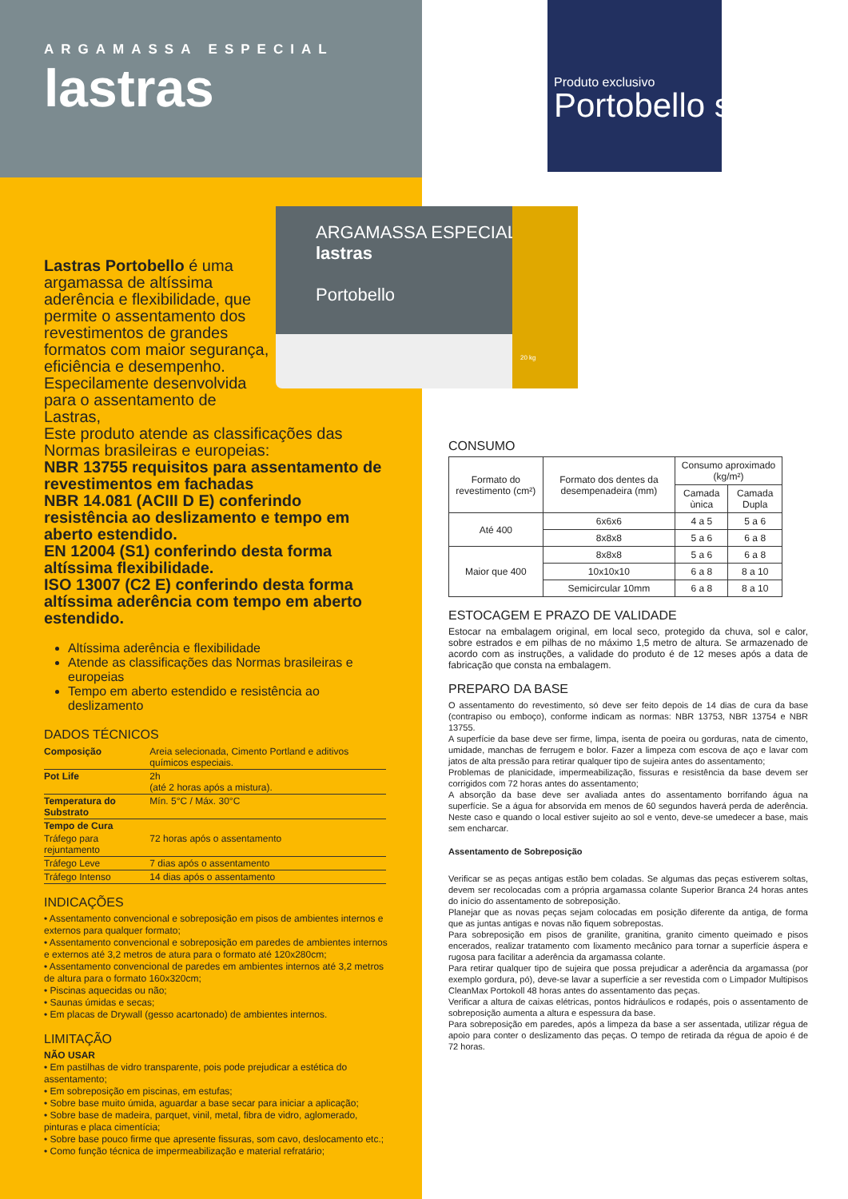ARGAMASSA ESPECIAL
lastras
Portobello
20 kg
Produto exclusivo
Portobello shop
ARGAMASSA ESPECIAL
lastras
Lastras Portobello é uma argamassa de altíssima aderência e flexibilidade, que permite o assentamento dos revestimentos de grandes formatos com maior segurança, eficiência e desempenho. Especilamente desenvolvida para o assentamento de Lastras,
Este produto atende as classificações das Normas brasileiras e europeias:
NBR 13755 requisitos para assentamento de revestimentos em fachadas
NBR 14.081 (ACIII D E) conferindo resistência ao deslizamento e tempo em aberto estendido.
EN 12004 (S1) conferindo desta forma altíssima flexibilidade.
ISO 13007 (C2 E) conferindo desta forma altíssima aderência com tempo em aberto estendido.
Altíssima aderência e flexibilidade
Atende as classificações das Normas brasileiras e europeias
Tempo em aberto estendido e resistência ao deslizamento
DADOS TÉCNICOS
| Composição | Areia selecionada, Cimento Portland e aditivos químicos especiais. |
| Pot Life | 2h (até 2 horas após a mistura). |
| Temperatura do Substrato | Mín. 5°C / Máx. 30°C |
| Tempo de Cura | |
| Tráfego para rejuntamento | 72 horas após o assentamento |
| Tráfego Leve | 7 dias após o assentamento |
| Tráfego Intenso | 14 dias após o assentamento |
INDICAÇÕES
• Assentamento convencional e sobreposição em pisos de ambientes internos e externos para qualquer formato;
• Assentamento convencional e sobreposição em paredes de ambientes internos e externos até 3,2 metros de atura para o formato até 120x280cm;
• Assentamento convencional de paredes em ambientes internos até 3,2 metros de altura para o formato 160x320cm;
• Piscinas aquecidas ou não;
• Saunas úmidas e secas;
• Em placas de Drywall (gesso acartonado) de ambientes internos.
LIMITAÇÃO
NÃO USAR
• Em pastilhas de vidro transparente, pois pode prejudicar a estética do assentamento;
• Em sobreposição em piscinas, em estufas;
• Sobre base muito úmida, aguardar a base secar para iniciar a aplicação;
• Sobre base de madeira, parquet, vinil, metal, fibra de vidro, aglomerado, pinturas e placa cimentícia;
• Sobre base pouco firme que apresente fissuras, som cavo, deslocamento etc.;
• Como função técnica de impermeabilização e material refratário;
CONSUMO
| Formato do revestimento (cm²) | Formato dos dentes da desempenadeira (mm) | Consumo aproximado (kg/m²) | |
| --- | --- | --- | --- |
| | | Camada ùnica | Camada Dupla |
| Até 400 | 6x6x6 | 4 a 5 | 5 a 6 |
| | 8x8x8 | 5 a 6 | 6 a 8 |
| Maior que 400 | 8x8x8 | 5 a 6 | 6 a 8 |
| | 10x10x10 | 6 a 8 | 8 a 10 |
| | Semicircular 10mm | 6 a 8 | 8 a 10 |
ESTOCAGEM E PRAZO DE VALIDADE
Estocar na embalagem original, em local seco, protegido da chuva, sol e calor, sobre estrados e em pilhas de no máximo 1,5 metro de altura. Se armazenado de acordo com as instruções, a validade do produto é de 12 meses após a data de fabricação que consta na embalagem.
PREPARO DA BASE
O assentamento do revestimento, só deve ser feito depois de 14 dias de cura da base (contrapiso ou emboço), conforme indicam as normas: NBR 13753, NBR 13754 e NBR 13755.
A superfície da base deve ser firme, limpa, isenta de poeira ou gorduras, nata de cimento, umidade, manchas de ferrugem e bolor. Fazer a limpeza com escova de aço e lavar com jatos de alta pressão para retirar qualquer tipo de sujeira antes do assentamento;
Problemas de planicidade, impermeabilização, fissuras e resistência da base devem ser corrigidos com 72 horas antes do assentamento;
A absorção da base deve ser avaliada antes do assentamento borrifando água na superfície. Se a água for absorvida em menos de 60 segundos haverá perda de aderência. Neste caso e quando o local estiver sujeito ao sol e vento, deve-se umedecer a base, mais sem encharcar.
Assentamento de Sobreposição
Verificar se as peças antigas estão bem coladas. Se algumas das peças estiverem soltas, devem ser recolocadas com a própria argamassa colante Superior Branca 24 horas antes do início do assentamento de sobreposição.
Planejar que as novas peças sejam colocadas em posição diferente da antiga, de forma que as juntas antigas e novas não fiquem sobrepostas.
Para sobreposição em pisos de granilite, granitina, granito cimento queimado e pisos encerados, realizar tratamento com lixamento mecânico para tornar a superfície áspera e rugosa para facilitar a aderência da argamassa colante.
Para retirar qualquer tipo de sujeira que possa prejudicar a aderência da argamassa (por exemplo gordura, pó), deve-se lavar a superfície a ser revestida com o Limpador Multipisos CleanMax Portokoll 48 horas antes do assentamento das peças.
Verificar a altura de caixas elétricas, pontos hidráulicos e rodapés, pois o assentamento de sobreposição aumenta a altura e espessura da base.
Para sobreposição em paredes, após a limpeza da base a ser assentada, utilizar régua de apoio para conter o deslizamento das peças. O tempo de retirada da régua de apoio é de 72 horas.